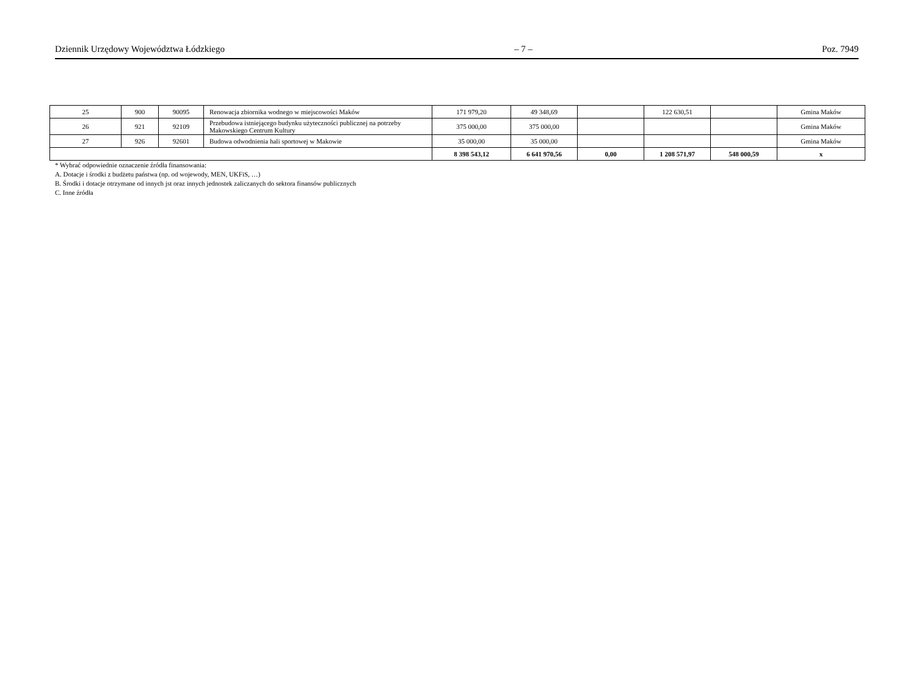Dziennik Urzędowy Województwa Łódzkiego – 7 – Poz. 7949
| 25 | 900 | 90095 | Renowacja zbiornika wodnego w miejscowości Maków | 171 979,20 | 49 348,69 | | 122 630,51 | | Gmina Maków |
| 26 | 921 | 92109 | Przebudowa istniejącego budynku użyteczności publicznej na potrzeby Makowskiego Centrum Kultury | 375 000,00 | 375 000,00 | | | | Gmina Maków |
| 27 | 926 | 92601 | Budowa odwodnienia hali sportowej w Makowie | 35 000,00 | 35 000,00 | | | | Gmina Maków |
| | | | | 8 398 543,12 | 6 641 970,56 | 0,00 | 1 208 571,97 | 548 000,59 | x |
* Wybrać odpowiednie oznaczenie źródła finansowania:
A. Dotacje i środki z budżetu państwa (np. od wojewody, MEN, UKFiS, …)
B. Środki i dotacje otrzymane od innych jst oraz innych jednostek zaliczanych do sektora finansów publicznych
C. Inne źródła